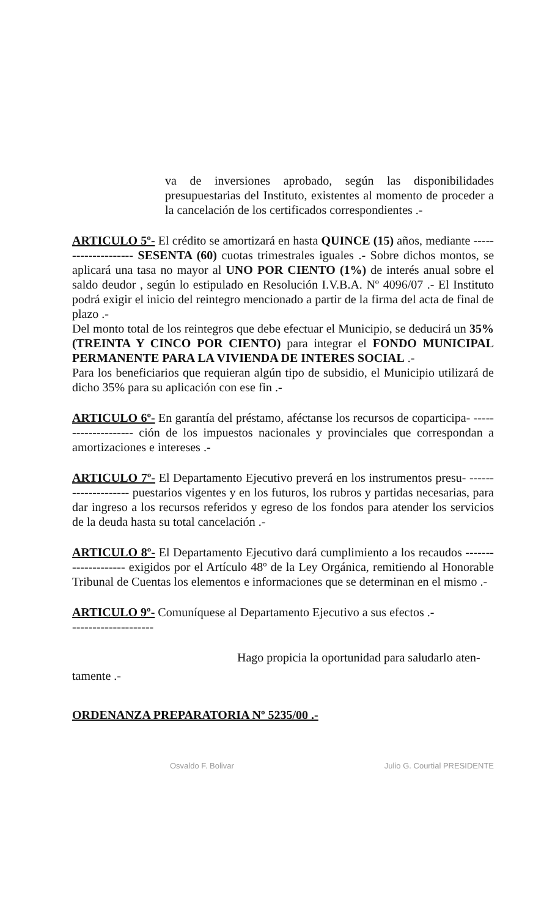va de inversiones aprobado, según las disponibilidades presupuestarias del Instituto, existentes al momento de proceder a la cancelación de los certificados correspondientes .-
ARTICULO 5º- El crédito se amortizará en hasta QUINCE (15) años, mediante -------------------- SESENTA (60) cuotas trimestrales iguales .- Sobre dichos montos, se aplicará una tasa no mayor al UNO POR CIENTO (1%) de interés anual sobre el saldo deudor , según lo estipulado en Resolución I.V.B.A. Nº 4096/07 .- El Instituto podrá exigir el inicio del reintegro mencionado a partir de la firma del acta de final de plazo .-
Del monto total de los reintegros que debe efectuar el Municipio, se deducirá un 35% (TREINTA Y CINCO POR CIENTO) para integrar el FONDO MUNICIPAL PERMANENTE PARA LA VIVIENDA DE INTERES SOCIAL .-
Para los beneficiarios que requieran algún tipo de subsidio, el Municipio utilizará de dicho 35% para su aplicación con ese fin .-
ARTICULO 6º- En garantía del préstamo, aféctanse los recursos de coparticipa- -------------------- ción de los impuestos nacionales y provinciales que correspondan a amortizaciones e intereses .-
ARTICULO 7º- El Departamento Ejecutivo preverá en los instrumentos presu- -------------------- puestarios vigentes y en los futuros, los rubros y partidas necesarias, para dar ingreso a los recursos referidos y egreso de los fondos para atender los servicios de la deuda hasta su total cancelación .-
ARTICULO 8º- El Departamento Ejecutivo dará cumplimiento a los recaudos -------------------- exigidos por el Artículo 48º de la Ley Orgánica, remitiendo al Honorable Tribunal de Cuentas los elementos e informaciones que se determinan en el mismo .-
ARTICULO 9º- Comuníquese al Departamento Ejecutivo a sus efectos .-
--------------------
Hago propicia la oportunidad para saludarlo aten-
tamente .-
ORDENANZA PREPARATORIA Nº 5235/00 .-
Osvaldo F. Bolivar Julio G. Courtial PRESIDENTE